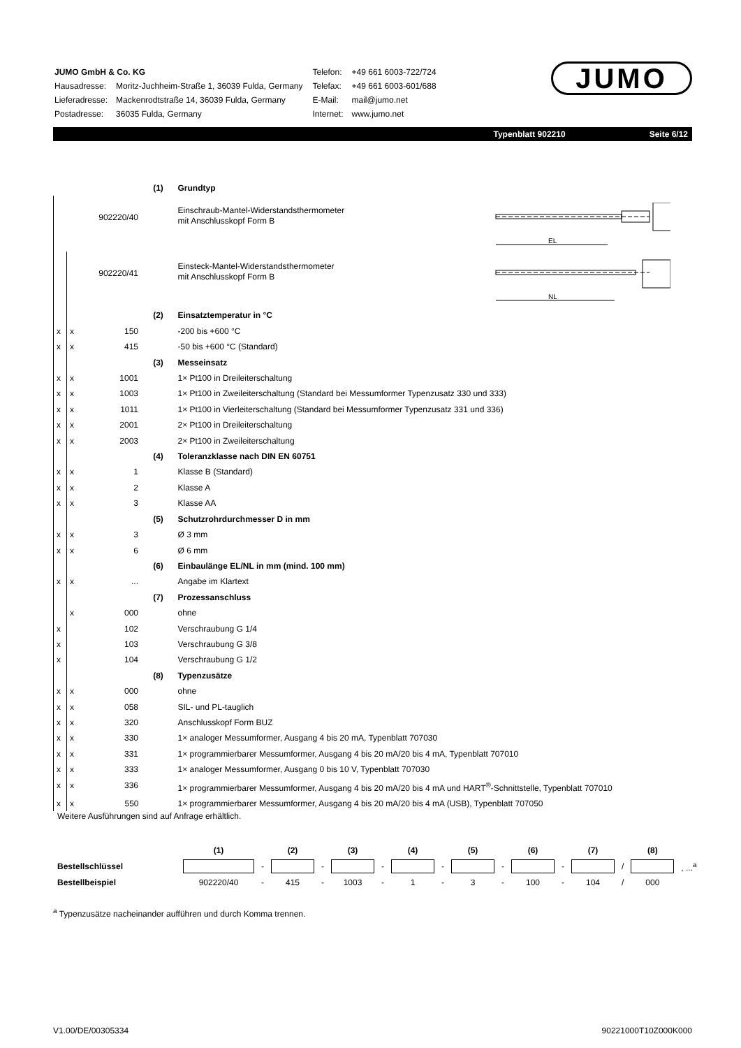| JUMO GmbH & Co. KG | |
| Hausadresse: | Moritz-Juchheim-Straße 1, 36039 Fulda, Germany |
| Lieferadresse: | Mackenrodtstraße 14, 36039 Fulda, Germany |
| Postadresse: | 36035 Fulda, Germany |
| Telefon: | +49 661 6003-722/724 |
| Telefax: | +49 661 6003-601/688 |
| E-Mail: | mail@jumo.net |
| Internet: | www.jumo.net |
JUMO
Typenblatt 902210 Seite 6/12
| | | | (1) | Grundtyp |
| | | 902220/40 | | Einschraub-Mantel-Widerstandsthermometer mit Anschlusskopf Form B |
| | | 902220/41 | | Einsteck-Mantel-Widerstandsthermometer mit Anschlusskopf Form B |
| | | | (2) | Einsatztemperatur in °C |
| x | x | 150 | | -200 bis +600 °C |
| x | x | 415 | | -50 bis +600 °C (Standard) |
| | | | (3) | Messeinsatz |
| x | x | 1001 | | 1× Pt100 in Dreileiterschaltung |
| x | x | 1003 | | 1× Pt100 in Zweileiterschaltung (Standard bei Messumformer Typenzusatz 330 und 333) |
| x | x | 1011 | | 1× Pt100 in Vierleiterschaltung (Standard bei Messumformer Typenzusatz 331 und 336) |
| x | x | 2001 | | 2× Pt100 in Dreileiterschaltung |
| x | x | 2003 | | 2× Pt100 in Zweileiterschaltung |
| | | | (4) | Toleranzklasse nach DIN EN 60751 |
| x | x | 1 | | Klasse B (Standard) |
| x | x | 2 | | Klasse A |
| x | x | 3 | | Klasse AA |
| | | | (5) | Schutzrohrdurchmesser D in mm |
| x | x | 3 | | Ø 3 mm |
| x | x | 6 | | Ø 6 mm |
| | | | (6) | Einbaulänge EL/NL in mm (mind. 100 mm) |
| x | x | ... | | Angabe im Klartext |
| | | | (7) | Prozessanschluss |
| | x | 000 | | ohne |
| x | | 102 | | Verschraubung G 1/4 |
| x | | 103 | | Verschraubung G 3/8 |
| x | | 104 | | Verschraubung G 1/2 |
| | | | (8) | Typenzusätze |
| x | x | 000 | | ohne |
| x | x | 058 | | SIL- und PL-tauglich |
| x | x | 320 | | Anschlusskopf Form BUZ |
| x | x | 330 | | 1× analoger Messumformer, Ausgang 4 bis 20 mA, Typenblatt 707030 |
| x | x | 331 | | 1× programmierbarer Messumformer, Ausgang 4 bis 20 mA/20 bis 4 mA, Typenblatt 707010 |
| x | x | 333 | | 1× analoger Messumformer, Ausgang 0 bis 10 V, Typenblatt 707030 |
| x | x | 336 | | 1× programmierbarer Messumformer, Ausgang 4 bis 20 mA/20 bis 4 mA und HART<sup>®</sup>-Schnittstelle, Typenblatt 707010 |
| x | x | 550 | | 1× programmierbarer Messumformer, Ausgang 4 bis 20 mA/20 bis 4 mA (USB), Typenblatt 707050 |
Weitere Ausführungen sind auf Anfrage erhältlich.
EL
NL
| | (1) | | (2) | | (3) | | (4) | | (5) | | (6) | | (7) | | (8) | |
| Bestellschlüssel | | - | | - | | - | | - | | - | | - | | / | | , ...<sup>a</sup> |
| Bestellbeispiel | 902220/40 | - | 415 | - | 1003 | - | 1 | - | 3 | - | 100 | - | 104 | / | 000 | |
<sup>a</sup> Typenzusätze nacheinander aufführen und durch Komma trennen.
V1.00/DE/00305334 90221000T10Z000K000